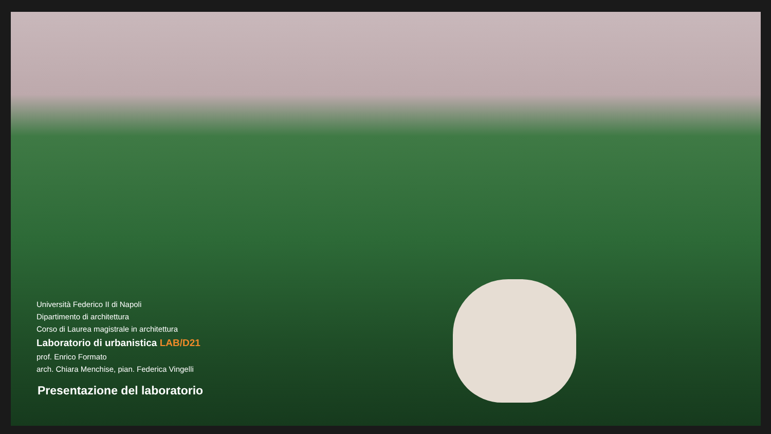Università Federico II di Napoli
Dipartimento di architettura
Corso di Laurea magistrale in architettura
Laboratorio di urbanistica LAB/D21
prof. Enrico Formato
arch. Chiara Menchise, pian. Federica Vingelli
Presentazione del laboratorio